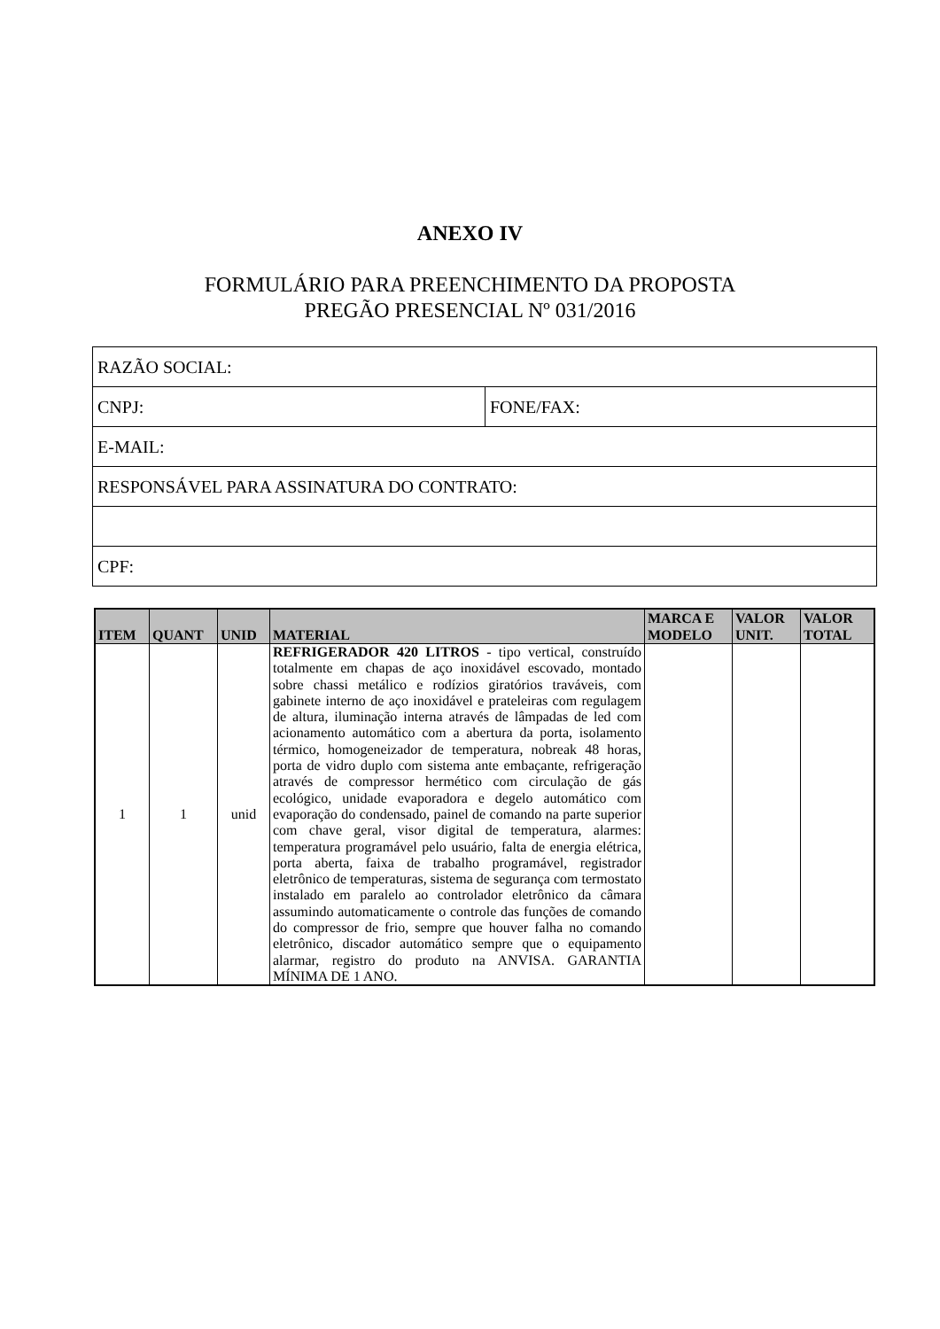ANEXO IV
FORMULÁRIO PARA PREENCHIMENTO DA PROPOSTA
PREGÃO PRESENCIAL Nº 031/2016
| RAZÃO SOCIAL: | |
| CNPJ: | FONE/FAX: |
| E-MAIL: | |
| RESPONSÁVEL PARA ASSINATURA DO CONTRATO: | |
| CPF: | |
| ITEM | QUANT | UNID | MATERIAL | MARCA E MODELO | VALOR UNIT. | VALOR TOTAL |
| --- | --- | --- | --- | --- | --- | --- |
| 1 | 1 | unid | REFRIGERADOR 420 LITROS - tipo vertical, construído totalmente em chapas de aço inoxidável escovado, montado sobre chassi metálico e rodízios giratórios traváveis, com gabinete interno de aço inoxidável e prateleiras com regulagem de altura, iluminação interna através de lâmpadas de led com acionamento automático com a abertura da porta, isolamento térmico, homogeneizador de temperatura, nobreak 48 horas, porta de vidro duplo com sistema ante embaçante, refrigeração através de compressor hermético com circulação de gás ecológico, unidade evaporadora e degelo automático com evaporação do condensado, painel de comando na parte superior com chave geral, visor digital de temperatura, alarmes: temperatura programável pelo usuário, falta de energia elétrica, porta aberta, faixa de trabalho programável, registrador eletrônico de temperaturas, sistema de segurança com termostato instalado em paralelo ao controlador eletrônico da câmara assumindo automaticamente o controle das funções de comando do compressor de frio, sempre que houver falha no comando eletrônico, discador automático sempre que o equipamento alarmar, registro do produto na ANVISA. GARANTIA MÍNIMA DE 1 ANO. | | | |